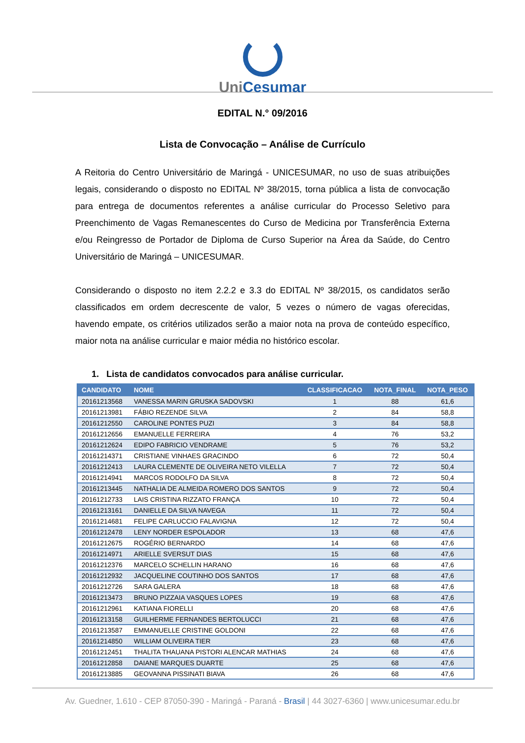UniCesumar
EDITAL N.° 09/2016
Lista de Convocação – Análise de Currículo
A Reitoria do Centro Universitário de Maringá - UNICESUMAR, no uso de suas atribuições legais, considerando o disposto no EDITAL Nº 38/2015, torna pública a lista de convocação para entrega de documentos referentes a análise curricular do Processo Seletivo para Preenchimento de Vagas Remanescentes do Curso de Medicina por Transferência Externa e/ou Reingresso de Portador de Diploma de Curso Superior na Área da Saúde, do Centro Universitário de Maringá – UNICESUMAR.
Considerando o disposto no item 2.2.2 e 3.3 do EDITAL Nº 38/2015, os candidatos serão classificados em ordem decrescente de valor, 5 vezes o número de vagas oferecidas, havendo empate, os critérios utilizados serão a maior nota na prova de conteúdo específico, maior nota na análise curricular e maior média no histórico escolar.
1. Lista de candidatos convocados para análise curricular.
| CANDIDATO | NOME | CLASSIFICACAO | NOTA_FINAL | NOTA_PESO |
| --- | --- | --- | --- | --- |
| 20161213568 | VANESSA MARIN GRUSKA SADOVSKI | 1 | 88 | 61,6 |
| 20161213981 | FÁBIO REZENDE SILVA | 2 | 84 | 58,8 |
| 20161212550 | CAROLINE PONTES PUZI | 3 | 84 | 58,8 |
| 20161212656 | EMANUELLE FERREIRA | 4 | 76 | 53,2 |
| 20161212624 | EDIPO FABRICIO VENDRAME | 5 | 76 | 53,2 |
| 20161214371 | CRISTIANE VINHAES GRACINDO | 6 | 72 | 50,4 |
| 20161212413 | LAURA CLEMENTE DE OLIVEIRA NETO VILELLA | 7 | 72 | 50,4 |
| 20161214941 | MARCOS RODOLFO DA SILVA | 8 | 72 | 50,4 |
| 20161213445 | NATHALIA DE ALMEIDA ROMERO DOS SANTOS | 9 | 72 | 50,4 |
| 20161212733 | LAIS CRISTINA RIZZATO FRANÇA | 10 | 72 | 50,4 |
| 20161213161 | DANIELLE DA SILVA NAVEGA | 11 | 72 | 50,4 |
| 20161214681 | FELIPE CARLUCCIO FALAVIGNA | 12 | 72 | 50,4 |
| 20161212478 | LENY NORDER ESPOLADOR | 13 | 68 | 47,6 |
| 20161212675 | ROGÉRIO BERNARDO | 14 | 68 | 47,6 |
| 20161214971 | ARIELLE SVERSUT DIAS | 15 | 68 | 47,6 |
| 20161212376 | MARCELO SCHELLIN HARANO | 16 | 68 | 47,6 |
| 20161212932 | JACQUELINE COUTINHO DOS SANTOS | 17 | 68 | 47,6 |
| 20161212726 | SARA GALERA | 18 | 68 | 47,6 |
| 20161213473 | BRUNO PIZZAIA VASQUES LOPES | 19 | 68 | 47,6 |
| 20161212961 | KATIANA FIORELLI | 20 | 68 | 47,6 |
| 20161213158 | GUILHERME FERNANDES BERTOLUCCI | 21 | 68 | 47,6 |
| 20161213587 | EMMANUELLE CRISTINE GOLDONI | 22 | 68 | 47,6 |
| 20161214850 | WILLIAM OLIVEIRA TIER | 23 | 68 | 47,6 |
| 20161212451 | THALITA THAUANA PISTORI ALENCAR MATHIAS | 24 | 68 | 47,6 |
| 20161212858 | DAIANE MARQUES DUARTE | 25 | 68 | 47,6 |
| 20161213885 | GEOVANNA PISSINATI BIAVA | 26 | 68 | 47,6 |
Av. Guedner, 1.610 - CEP 87050-390 - Maringá - Paraná - Brasil | 44 3027-6360 | www.unicesumar.edu.br